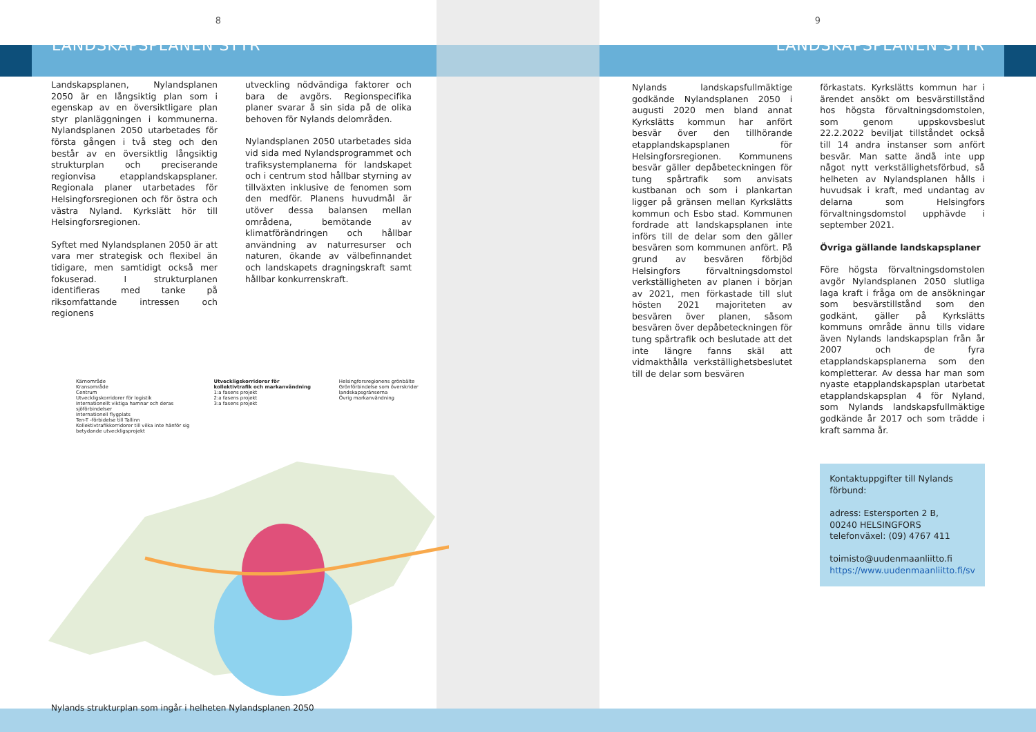8
LANDSKAPSPLANEN STYR
Landskapsplanen, Nylandsplanen 2050 är en långsiktig plan som i egenskap av en översiktligare plan styr planläggningen i kommunerna. Nylandsplanen 2050 utarbetades för första gången i två steg och den består av en översiktlig långsiktig strukturplan och preciserande regionvisa etapplandskapsplaner. Regionala planer utarbetades för Helsingforsregionen och för östra och västra Nyland. Kyrkslätt hör till Helsingforsregionen.
Syftet med Nylandsplanen 2050 är att vara mer strategisk och flexibel än tidigare, men samtidigt också mer fokuserad. I strukturplanen identifieras med tanke på riksomfattande intressen och regionens
utveckling nödvändiga faktorer och bara de avgörs. Regionspecifika planer svarar å sin sida på de olika behoven för Nylands delområden.
Nylandsplanen 2050 utarbetades sida vid sida med Nylandsprogrammet och trafiksystemplanerna för landskapet och i centrum stod hållbar styrning av tillväxten inklusive de fenomen som den medför. Planens huvudmål är utöver dessa balansen mellan områdena, bemötande av klimatförändringen och hållbar användning av naturresurser och naturen, ökande av välbefinnandet och landskapets dragningskraft samt hållbar konkurrenskraft.
Kärnområde
Kransområde
Centrum
Utveckligskorridorer för logistik
Internationellt viktiga hamnar och deras sjöförbindelser
Internationell flygplats
Ten-T -förbidelse till Tallinn
Kollektivtrafikkorridorer till vilka inte hänför sig betydande utveckligsprojekt
Utveckligskorridorer för kollektivtrafik och markanvändning
1:a fasens projekt
2:a fasens projekt
3:a fasens projekt
Helsingforsregionens grönbälte
Grönförbindelse som överskrider landskapsgränserna
Övrig markanvändning
Nylands strukturplan som ingår i helheten Nylandsplanen 2050
9
LANDSKAPSPLANEN STYR
Nylands landskapsfullmäktige godkände Nylandsplanen 2050 i augusti 2020 men bland annat Kyrkslätts kommun har anfört besvär över den tillhörande etapplandskapsplanen för Helsingforsregionen. Kommunens besvär gäller depåbeteckningen för tung spårtrafik som anvisats kustbanan och som i plankartan ligger på gränsen mellan Kyrkslätts kommun och Esbo stad. Kommunen fordrade att landskapsplanen inte införs till de delar som den gäller besvären som kommunen anfört. På grund av besvären förbjöd Helsingfors förvaltningsdomstol verkställigheten av planen i början av 2021, men förkastade till slut hösten 2021 majoriteten av besvären över planen, såsom besvären över depåbeteckningen för tung spårtrafik och beslutade att det inte längre fanns skäl att vidmakthålla verkställighetsbeslutet till de delar som besvären
förkastats. Kyrkslätts kommun har i ärendet ansökt om besvärstillstånd hos högsta förvaltningsdomstolen, som genom uppskovsbeslut 22.2.2022 beviljat tillståndet också till 14 andra instanser som anfört besvär. Man satte ändå inte upp något nytt verkställighetsförbud, så helheten av Nylandsplanen hålls i huvudsak i kraft, med undantag av delarna som Helsingfors förvaltningsdomstol upphävde i september 2021.
Övriga gällande landskapsplaner
Före högsta förvaltningsdomstolen avgör Nylandsplanen 2050 slutliga laga kraft i fråga om de ansökningar som besvärstillstånd som den godkänt, gäller på Kyrkslätts kommuns område ännu tills vidare även Nylands landskapsplan från år 2007 och de fyra etapplandskapsplanerna som den kompletterar. Av dessa har man som nyaste etapplandskapsplan utarbetat etapplandskapsplan 4 för Nyland, som Nylands landskapsfullmäktige godkände år 2017 och som trädde i kraft samma år.
Kontaktuppgifter till Nylands förbund:
adress: Estersporten 2 B,
00240 HELSINGFORS
telefonväxel: (09) 4767 411
toimisto@uudenmaanliitto.fi
https://www.uudenmaanliitto.fi/sv